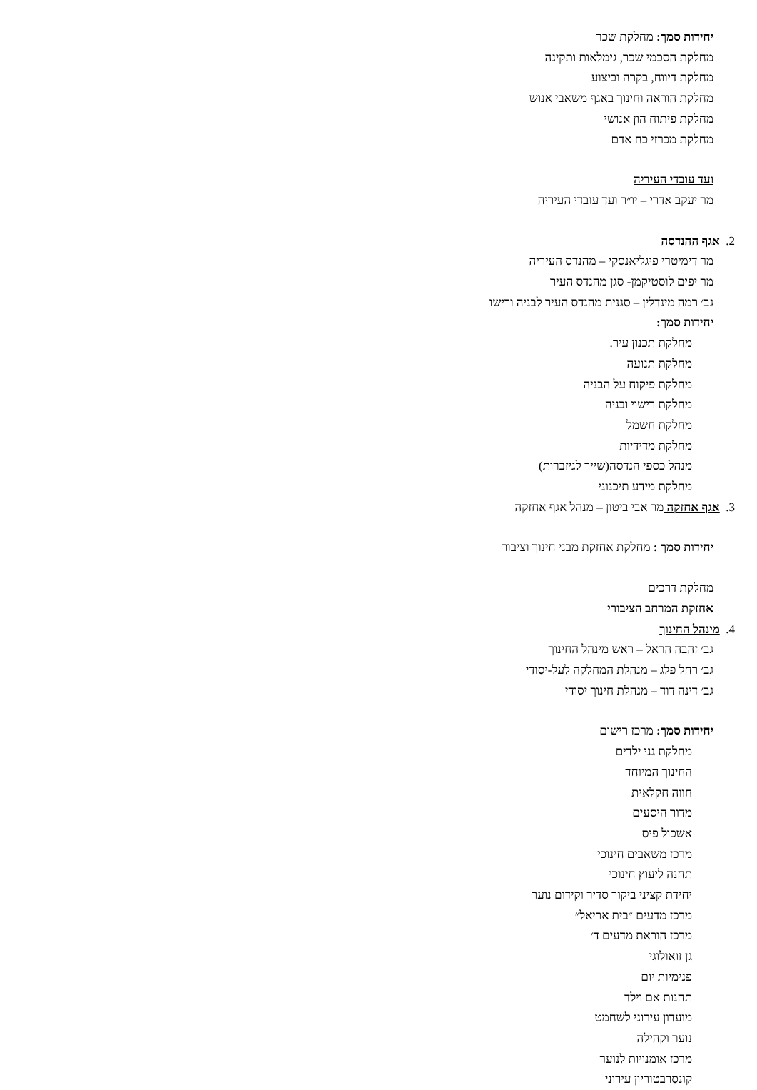יחידות סמך: מחלקת שכר
מחלקת הסכמי שכר, גימלאות ותקינה
מחלקת דיווח, בקרה וביצוע
מחלקת הוראה וחינוך באגף משאבי אנוש
מחלקת פיתוח הון אנושי
מחלקת מכרזי כח אדם
ועד עובדי העיריה
מר יעקב אדרי – יו״ר ועד עובדי העיריה
2. אגף ההנדסה
מר דימיטרי פיגליאנסקי – מהנדס העיריה
מר יפים לוסטיקמן- סגן מהנדס העיר
גב׳ רמה מינדלין – סגנית מהנדס העיר לבניה ורישו
יחידות סמך:
מחלקת תכנון עיר.
מחלקת תנועה
מחלקת פיקוח על הבניה
מחלקת רישוי ובניה
מחלקת חשמל
מחלקת מדידיות
מנהל כספי הנדסה(שייך לגיזברות)
מחלקת מידע תיכנוני
3. אגף אחזקה מר אבי ביטון – מנהל אגף אחזקה
יחידות סמך : מחלקת אחזקת מבני חינוך וציבור
מחלקת דרכים
אחזקת המרחב הציבורי
4. מינהל החינוך
גב׳ זהבה הראל – ראש מינהל החינוך
גב׳ רחל פלג – מנהלת המחלקה לעל-יסודי
גב׳ דינה דוד – מנהלת חינוך יסודי
יחידות סמך: מרכז רישום
מחלקת גני ילדים
החינוך המיוחד
חווה חקלאית
מדור היסעים
אשכול פיס
מרכז משאבים חינוכי
תחנה ליעוץ חינוכי
יחידת קציני ביקור סדיר וקידום נוער
מרכז מדעים ״בית אריאל״
מרכז הוראת מדעים ד׳
גן זואולוגי
פנימיות יום
תחנות אם וילד
מועדון עירוני לשחמט
נוער וקהילה
מרכז אומנויות לנוער
קונסרבטוריון עירוני